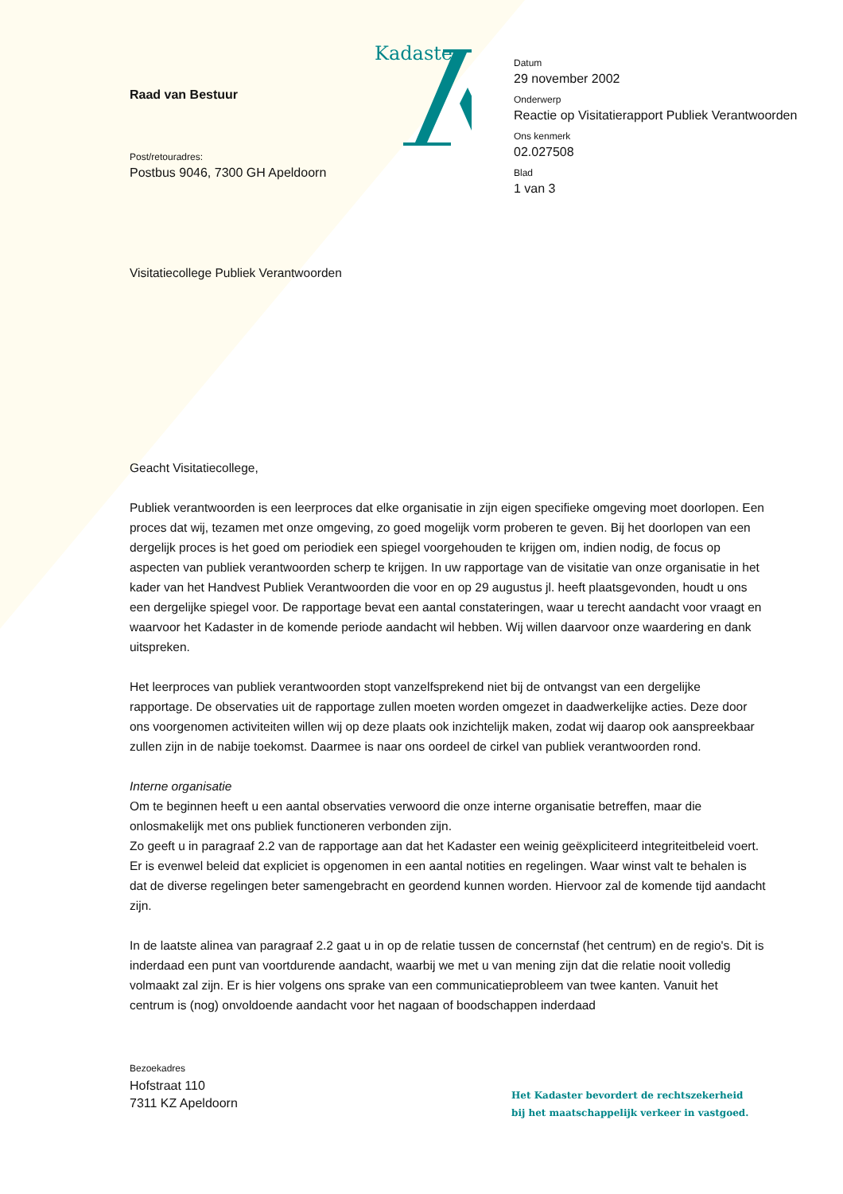Raad van Bestuur
Post/retouradres:
Postbus 9046, 7300 GH Apeldoorn
Kadaster
Datum
29 november 2002
Onderwerp
Reactie op Visitatierapport Publiek Verantwoorden
Ons kenmerk
02.027508
Blad
1 van 3
Visitatiecollege Publiek Verantwoorden
Geacht Visitatiecollege,
Publiek verantwoorden is een leerproces dat elke organisatie in zijn eigen specifieke omgeving moet doorlopen. Een proces dat wij, tezamen met onze omgeving, zo goed mogelijk vorm proberen te geven. Bij het doorlopen van een dergelijk proces is het goed om periodiek een spiegel voorgehouden te krijgen om, indien nodig, de focus op aspecten van publiek verantwoorden scherp te krijgen. In uw rapportage van de visitatie van onze organisatie in het kader van het Handvest Publiek Verantwoorden die voor en op 29 augustus jl. heeft plaatsgevonden, houdt u ons een dergelijke spiegel voor. De rapportage bevat een aantal constateringen, waar u terecht aandacht voor vraagt en waarvoor het Kadaster in de komende periode aandacht wil hebben. Wij willen daarvoor onze waardering en dank uitspreken.
Het leerproces van publiek verantwoorden stopt vanzelfsprekend niet bij de ontvangst van een dergelijke rapportage. De observaties uit de rapportage zullen moeten worden omgezet in daadwerkelijke acties. Deze door ons voorgenomen activiteiten willen wij op deze plaats ook inzichtelijk maken, zodat wij daarop ook aanspreekbaar zullen zijn in de nabije toekomst. Daarmee is naar ons oordeel de cirkel van publiek verantwoorden rond.
Interne organisatie
Om te beginnen heeft u een aantal observaties verwoord die onze interne organisatie betreffen, maar die onlosmakelijk met ons publiek functioneren verbonden zijn.
Zo geeft u in paragraaf 2.2 van de rapportage aan dat het Kadaster een weinig geëxpliciteerd integriteitbeleid voert. Er is evenwel beleid dat expliciet is opgenomen in een aantal notities en regelingen. Waar winst valt te behalen is dat de diverse regelingen beter samengebracht en geordend kunnen worden. Hiervoor zal de komende tijd aandacht zijn.
In de laatste alinea van paragraaf 2.2 gaat u in op de relatie tussen de concernstaf (het centrum) en de regio's. Dit is inderdaad een punt van voortdurende aandacht, waarbij we met u van mening zijn dat die relatie nooit volledig volmaakt zal zijn. Er is hier volgens ons sprake van een communicatieprobleem van twee kanten. Vanuit het centrum is (nog) onvoldoende aandacht voor het nagaan of boodschappen inderdaad
Bezoekadres
Hofstraat 110
7311 KZ Apeldoorn
Het Kadaster bevordert de rechtszekerheid
bij het maatschappelijk verkeer in vastgoed.